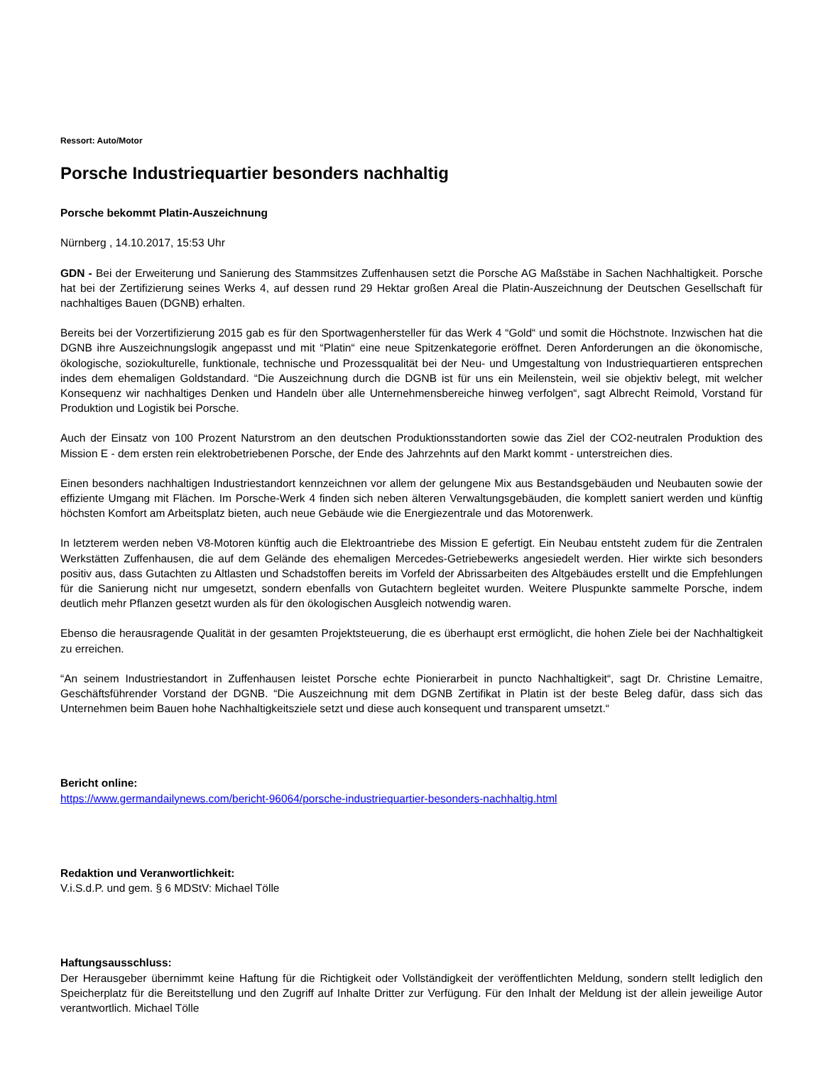Ressort: Auto/Motor
Porsche Industriequartier besonders nachhaltig
Porsche bekommt Platin-Auszeichnung
Nürnberg , 14.10.2017, 15:53 Uhr
GDN - Bei der Erweiterung und Sanierung des Stammsitzes Zuffenhausen setzt die Porsche AG Maßstäbe in Sachen Nachhaltigkeit. Porsche hat bei der Zertifizierung seines Werks 4, auf dessen rund 29 Hektar großen Areal die Platin-Auszeichnung der Deutschen Gesellschaft für nachhaltiges Bauen (DGNB) erhalten.
Bereits bei der Vorzertifizierung 2015 gab es für den Sportwagenhersteller für das Werk 4 “Gold“ und somit die Höchstnote. Inzwischen hat die DGNB ihre Auszeichnungslogik angepasst und mit “Platin“ eine neue Spitzenkategorie eröffnet. Deren Anforderungen an die ökonomische, ökologische, soziokulturelle, funktionale, technische und Prozessqualität bei der Neu- und Umgestaltung von Industriequartieren entsprechen indes dem ehemaligen Goldstandard. “Die Auszeichnung durch die DGNB ist für uns ein Meilenstein, weil sie objektiv belegt, mit welcher Konsequenz wir nachhaltiges Denken und Handeln über alle Unternehmensbereiche hinweg verfolgen“, sagt Albrecht Reimold, Vorstand für Produktion und Logistik bei Porsche.
Auch der Einsatz von 100 Prozent Naturstrom an den deutschen Produktionsstandorten sowie das Ziel der CO2-neutralen Produktion des Mission E - dem ersten rein elektrobetriebenen Porsche, der Ende des Jahrzehnts auf den Markt kommt - unterstreichen dies.
Einen besonders nachhaltigen Industriestandort kennzeichnen vor allem der gelungene Mix aus Bestandsgebäuden und Neubauten sowie der effiziente Umgang mit Flächen. Im Porsche-Werk 4 finden sich neben älteren Verwaltungsgebäuden, die komplett saniert werden und künftig höchsten Komfort am Arbeitsplatz bieten, auch neue Gebäude wie die Energiezentrale und das Motorenwerk.
In letzterem werden neben V8-Motoren künftig auch die Elektroantriebe des Mission E gefertigt. Ein Neubau entsteht zudem für die Zentralen Werkstätten Zuffenhausen, die auf dem Gelände des ehemaligen Mercedes-Getriebewerks angesiedelt werden. Hier wirkte sich besonders positiv aus, dass Gutachten zu Altlasten und Schadstoffen bereits im Vorfeld der Abrissarbeiten des Altgebäudes erstellt und die Empfehlungen für die Sanierung nicht nur umgesetzt, sondern ebenfalls von Gutachtern begleitet wurden. Weitere Pluspunkte sammelte Porsche, indem deutlich mehr Pflanzen gesetzt wurden als für den ökologischen Ausgleich notwendig waren.
Ebenso die herausragende Qualität in der gesamten Projektsteuerung, die es überhaupt erst ermöglicht, die hohen Ziele bei der Nachhaltigkeit zu erreichen.
“An seinem Industriestandort in Zuffenhausen leistet Porsche echte Pionierarbeit in puncto Nachhaltigkeit“, sagt Dr. Christine Lemaitre, Geschäftsführender Vorstand der DGNB. “Die Auszeichnung mit dem DGNB Zertifikat in Platin ist der beste Beleg dafür, dass sich das Unternehmen beim Bauen hohe Nachhaltigkeitsziele setzt und diese auch konsequent und transparent umsetzt.“
Bericht online:
https://www.germandailynews.com/bericht-96064/porsche-industriequartier-besonders-nachhaltig.html
Redaktion und Veranwortlichkeit:
V.i.S.d.P. und gem. § 6 MDStV: Michael Tölle
Haftungsausschluss:
Der Herausgeber übernimmt keine Haftung für die Richtigkeit oder Vollständigkeit der veröffentlichten Meldung, sondern stellt lediglich den Speicherplatz für die Bereitstellung und den Zugriff auf Inhalte Dritter zur Verfügung. Für den Inhalt der Meldung ist der allein jeweilige Autor verantwortlich. Michael Tölle